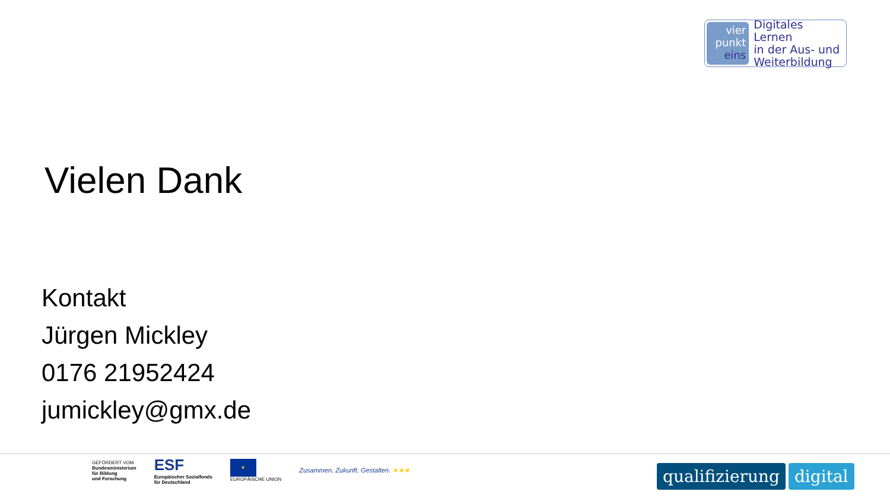vier
punkt
eins
Digitales Lernen
in der Aus- und
Weiterbildung
Vielen Dank
Kontakt
Jürgen Mickley
0176 21952424
jumickley@gmx.de
GEFÖRDERT VOM
Bundesministerium
für Bildung
und Forschung
ESF
Europäischer Sozialfonds
für Deutschland
★
EUROPÄISCHE UNION
Zusammen. Zukunft. Gestalten. ★★★
qualifizierung digital